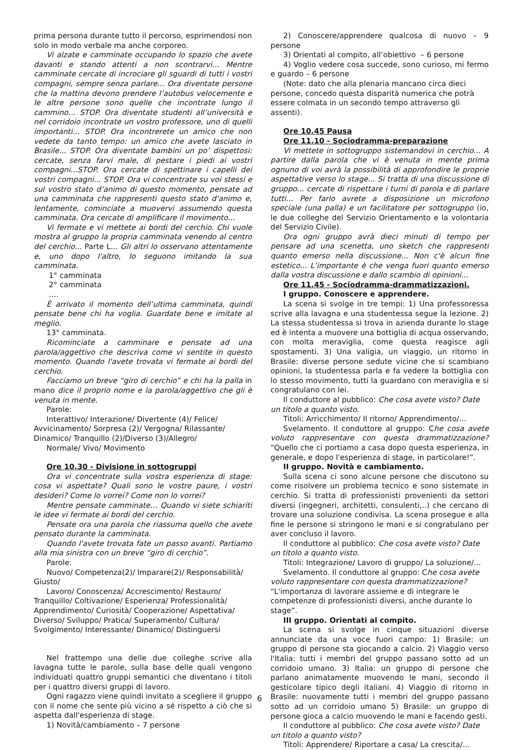prima persona durante tutto il percorso, esprimendosi non solo in modo verbale ma anche corporeo.
Vi alzate e camminate occupando lo spazio che avete davanti e stando attenti a non scontrarvi... Mentre camminate cercate di incrociare gli sguardi di tutti i vostri compagni, sempre senza parlare... Ora diventate persone che la mattina devono prendere l’autobus velocemente e le altre persone sono quelle che incontrate lungo il cammino… STOP. Ora diventate studenti all’università e nel corridoio incontrate un vostro professore, uno di quelli importanti… STOP. Ora incontrerete un amico che non vedete da tanto tempo: un amico che avete lasciato in Brasile... STOP. Ora diventate bambini un po’ dispettosi: cercate, senza farvi male, di pestare i piedi ai vostri compagni...STOP. Ora cercate di spettinare i capelli dei vostri compagni... STOP. Ora vi concentrate su voi stessi e sul vostro stato d’animo di questo momento, pensate ad una camminata che rappresenti questo stato d'animo e, lentamente, cominciate a muovervi assumendo questa camminata. Ora cercate di amplificare il movimento...
Vi fermate e vi mettete ai bordi del cerchio. Chi vuole mostra al gruppo la propria camminata venendo al centro del cerchio... Parte L... Gli altri lo osservano attentamente e, uno dopo l'altro, lo seguono imitando la sua camminata.
1° camminata
2° camminata
….
È arrivato il momento dell’ultima camminata, quindi pensate bene chi ha voglia. Guardate bene e imitate al meglio.
13° camminata.
Ricominciate a camminare e pensate ad una parola/aggettivo che descriva come vi sentite in questo momento. Quando l'avete trovata vi fermate ai bordi del cerchio.
Facciamo un breve “giro di cerchio” e chi ha la palla in mano dice il proprio nome e la parola/aggettivo che gli è venuta in mente.
Parole:
Interattivo/ Interazione/ Divertente (4)/ Felice/
Avvicinamento/ Sorpresa (2)/ Vergogna/ Rilassante/
Dinamico/ Tranquillo (2)/Diverso (3)/Allegro/
Normale/ Vivo/ Movimento
Ore 10.30 - Divisione in sottogruppi
Ora vi concentrate sulla vostra esperienza di stage: cosa vi aspettate? Quali sono le vostre paure, i vostri desideri? Come lo vorrei? Come non lo vorrei?
Mentre pensate camminate… Quando vi siete schiariti le idee vi fermate ai bordi del cerchio.
Pensate ora una parola che riassuma quello che avete pensato durante la camminata.
Quando l'avete trovata fate un passo avanti. Partiamo alla mia sinistra con un breve “giro di cerchio”.
Parole:
Nuovo/ Competenza(2)/ Imparare(2)/ Responsabilità/
Giusto/
Lavoro/ Conoscenza/ Accrescimento/ Restauro/
Tranquillo/ Coltivazione/ Esperienza/ Professionalità/
Apprendimento/ Curiosità/ Cooperazione/ Aspettativa/
Diverso/ Sviluppo/ Pratica/ Superamento/ Cultura/
Svolgimento/ Interessante/ Dinamico/ Distinguersi
Nel frattempo una delle due colleghe scrive alla lavagna tutte le parole, sulla base delle quali vengono individuati quattro gruppi semantici che diventano i titoli per i quattro diversi gruppi di lavoro.
Ogni ragazzo viene quindi invitato a scegliere il gruppo con il nome che sente più vicino a sé rispetto a ciò che si aspetta dall'esperienza di stage.
1) Novità/cambiamento – 7 persone
2) Conoscere/apprendere qualcosa di nuovo – 9 persone
3) Orientati al compito, all’obiettivo – 6 persone
4) Voglio vedere cosa succede, sono curioso, mi fermo e guardo – 6 persone
(Note: dato che alla plenaria mancano circa dieci persone, concedo questa disparità numerica che potrà essere colmata in un secondo tempo attraverso gli assenti).
Ore 10.45 Pausa
Ore 11.10 - Sociodramma-preparazione
Vi mettete in sottogruppo sistemandovi in cerchio... A partire dalla parola che vi è venuta in mente prima ognuno di voi avrà la possibilità di approfondire le proprie aspettative verso lo stage... Si tratta di una discussione di gruppo... cercate di rispettare i turni di parola e di parlare tutti... Per farlo avrete a disposizione un microfono speciale (una palla) e un facilitatore per sottogruppo (io, le due colleghe del Servizio Orientamento e la volontaria del Servizio Civile).
Ora ogni gruppo avrà dieci minuti di tempo per pensare ad una scenetta, uno sketch che rappresenti quanto emerso nella discussione... Non c'è alcun fine estetico... L’importante è che venga fuori quanto emerso dalla vostra discussione e dallo scambio di opinioni...
Ore 11.45 - Sociodramma-drammatizzazioni.
I gruppo. Conoscere e apprendere.
La scena si svolge in tre tempi: 1) Una professoressa scrive alla lavagna e una studentessa segue la lezione. 2) La stessa studentessa si trova in azienda durante lo stage ed è intenta a muovere una bottiglia di acqua osservando, con molta meraviglia, come questa reagisce agli spostamenti. 3) Una valigia, un viaggio, un ritorno in Brasile: diverse persone sedute vicine che si scambiano opinioni, la studentessa parla e fa vedere la bottiglia con lo stesso movimento, tutti la guardano con meraviglia e si congratulano con lei.
Il conduttore al pubblico: Che cosa avete visto? Date un titolo a quanto visto.
Titoli: Arricchimento/ Il ritorno/ Apprendimento/...
Svelamento. Il conduttore al gruppo: Che cosa avete voluto rappresentare con questa drammatizzazione? “Quello che ci portiamo a casa dopo questa esperienza, in generale, e dopo l'esperienza di stage, in particolare!”.
II gruppo. Novità e cambiamento.
Sulla scena ci sono alcune persone che discutono su come risolvere un problema tecnico e sono sistemate in cerchio. Si tratta di professionisti provenienti da settori diversi (ingegneri, architetti, consulenti,..) che cercano di trovare una soluzione condivisa. La scena prosegue e alla fine le persone si stringono le mani e si congratulano per aver concluso il lavoro.
Il conduttore al pubblico: Che cosa avete visto? Date un titolo a quanto visto.
Titoli: Integrazione/ Lavoro di gruppo/ La soluzione/...
Svelamento. Il conduttore al gruppo: Che cosa avete voluto rappresentare con questa drammatizzazione? “L'importanza di lavorare assieme e di integrare le competenze di professionisti diversi, anche durante lo stage”.
III gruppo. Orientati al compito.
La scena si svolge in cinque situazioni diverse annunciate da una voce fuori campo: 1) Brasile: un gruppo di persone sta giocando a calcio. 2) Viaggio verso l'Italia: tutti i membri del gruppo passano sotto ad un corridoio umano. 3) Italia: un gruppo di persone che parlano animatamente muovendo le mani, secondo il gesticolare tipico degli italiani. 4) Viaggio di ritorno in Brasile: nuovamente tutti i membri del gruppo passano sotto ad un corridoio umano 5) Brasile: un gruppo di persone gioca a calcio muovendo le mani e facendo gesti.
Il conduttore al pubblico: Che cosa avete visto? Date un titolo a quanto visto?
Titoli: Apprendere/ Riportare a casa/ La crescita/...
6